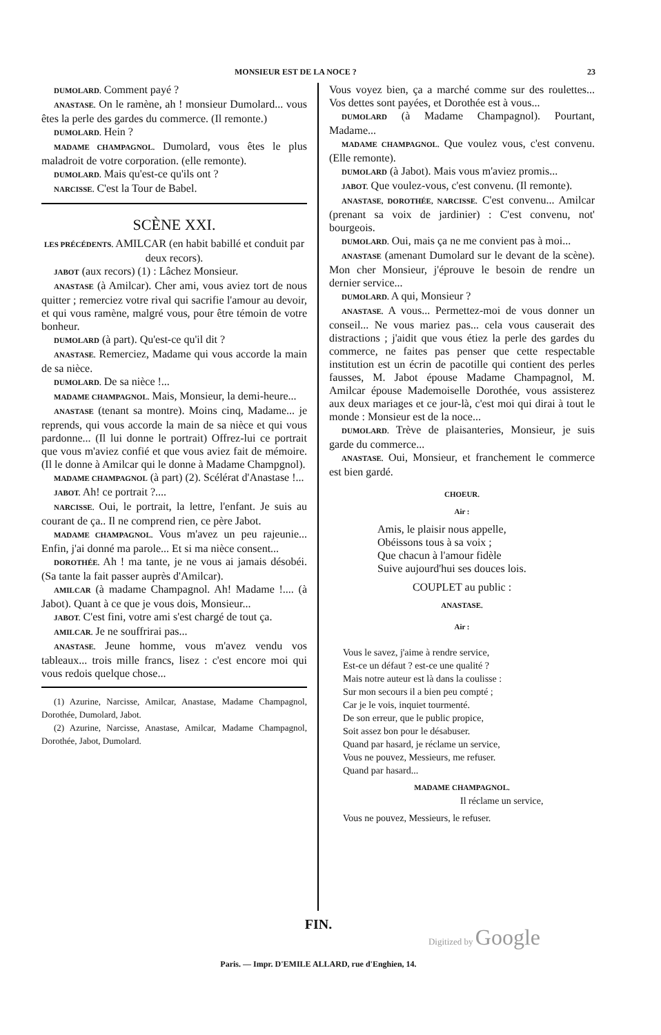MONSIEUR EST DE LA NOCE ? 23
DUMOLARD. Comment payé ?
ANASTASE. On le ramène, ah ! monsieur Dumolard... vous êtes la perle des gardes du commerce. (Il remonte.)
DUMOLARD. Hein ?
MADAME CHAMPAGNOL. Dumolard, vous êtes le plus maladroit de votre corporation. (elle remonte).
DUMOLARD. Mais qu'est-ce qu'ils ont ?
NARCISSE. C'est la Tour de Babel.
SCÈNE XXI.
LES PRÉCÉDENTS. AMILCAR (en habit babillé et conduit par deux recors).
JABOT (aux recors) (1) : Lâchez Monsieur.
ANASTASE (à Amilcar). Cher ami, vous aviez tort de nous quitter ; remerciez votre rival qui sacrifie l'amour au devoir, et qui vous ramène, malgré vous, pour être témoin de votre bonheur.
DUMOLARD (à part). Qu'est-ce qu'il dit ?
ANASTASE. Remerciez, Madame qui vous accorde la main de sa nièce.
DUMOLARD. De sa nièce !...
MADAME CHAMPAGNOL. Mais, Monsieur, la demi-heure...
ANASTASE (tenant sa montre). Moins cinq, Madame... je reprends, qui vous accorde la main de sa nièce et qui vous pardonne... (Il lui donne le portrait) Offrez-lui ce portrait que vous m'aviez confié et que vous aviez fait de mémoire. (Il le donne à Amilcar qui le donne à Madame Champgnol).
MADAME CHAMPAGNOL (à part) (2). Scélérat d'Anastase !...
JABOT. Ah! ce portrait ?....
NARCISSE. Oui, le portrait, la lettre, l'enfant. Je suis au courant de ça.. Il ne comprend rien, ce père Jabot.
MADAME CHAMPAGNOL. Vous m'avez un peu rajeunie... Enfin, j'ai donné ma parole... Et si ma nièce consent...
DOROTHÉE. Ah ! ma tante, je ne vous ai jamais désobéi. (Sa tante la fait passer auprès d'Amilcar).
AMILCAR (à madame Champagnol. Ah! Madame !.... (à Jabot). Quant à ce que je vous dois, Monsieur...
JABOT. C'est fini, votre ami s'est chargé de tout ça.
AMILCAR. Je ne souffrirai pas...
ANASTASE. Jeune homme, vous m'avez vendu vos tableaux... trois mille francs, lisez : c'est encore moi qui vous redois quelque chose...
(1) Azurine, Narcisse, Amilcar, Anastase, Madame Champagnol, Dorothée, Dumolard, Jabot.
(2) Azurine, Narcisse, Anastase, Amilcar, Madame Champagnol, Dorothée, Jabot, Dumolard.
Vous voyez bien, ça a marché comme sur des roulettes... Vos dettes sont payées, et Dorothée est à vous...
DUMOLARD (à Madame Champagnol). Pourtant, Madame...
MADAME CHAMPAGNOL. Que voulez vous, c'est convenu. (Elle remonte).
DUMOLARD (à Jabot). Mais vous m'aviez promis...
JABOT. Que voulez-vous, c'est convenu. (Il remonte).
ANASTASE, DOROTHÉE, NARCISSE. C'est convenu... Amilcar (prenant sa voix de jardinier) : C'est convenu, not' bourgeois.
DUMOLARD. Oui, mais ça ne me convient pas à moi...
ANASTASE (amenant Dumolard sur le devant de la scène). Mon cher Monsieur, j'éprouve le besoin de rendre un dernier service...
DUMOLARD. A qui, Monsieur ?
ANASTASE. A vous... Permettez-moi de vous donner un conseil... Ne vous mariez pas... cela vous causerait des distractions ; j'aidit que vous étiez la perle des gardes du commerce, ne faites pas penser que cette respectable institution est un écrin de pacotille qui contient des perles fausses, M. Jabot épouse Madame Champagnol, M. Amilcar épouse Mademoiselle Dorothée, vous assisterez aux deux mariages et ce jour-là, c'est moi qui dirai à tout le monde : Monsieur est de la noce...
DUMOLARD. Trève de plaisanteries, Monsieur, je suis garde du commerce...
ANASTASE. Oui, Monsieur, et franchement le commerce est bien gardé.
CHOEUR.
Air :
Amis, le plaisir nous appelle,
Obéissons tous à sa voix ;
Que chacun à l'amour fidèle
Suive aujourd'hui ses douces lois.
COUPLET au public :
ANASTASE.
Air :
Vous le savez, j'aime à rendre service,
Est-ce un défaut ? est-ce une qualité ?
Mais notre auteur est là dans la coulisse :
Sur mon secours il a bien peu compté ;
Car je le vois, inquiet tourmenté.
De son erreur, que le public propice,
Soit assez bon pour le désabuser.
Quand par hasard, je réclame un service,
Vous ne pouvez, Messieurs, me refuser.
Quand par hasard...
MADAME CHAMPAGNOL.
Il réclame un service,
Vous ne pouvez, Messieurs, le refuser.
FIN.
Digitized by Google
Paris. — Impr. D'EMILE ALLARD, rue d'Enghien, 14.